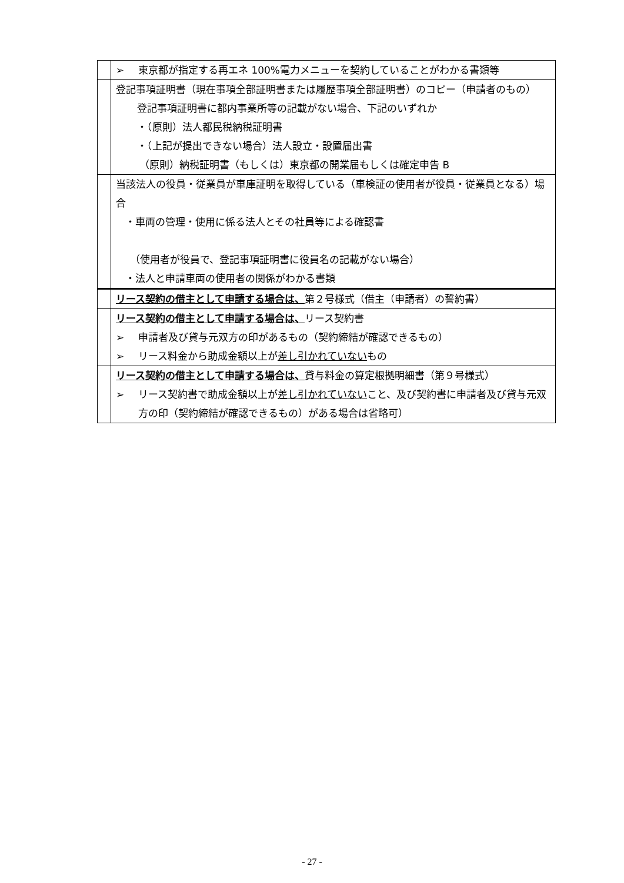| | ➢ 東京都が指定する再エネ 100%電力メニューを契約していることがわかる書類等 |
| | 登記事項証明書（現在事項全部証明書または履歴事項全部証明書）のコピー（申請者のもの） 登記事項証明書に都内事業所等の記載がない場合、下記のいずれか ・（原則）法人都民税納税証明書 ・（上記が提出できない場合）法人設立・設置届出書 （原則）納税証明書（もしくは）東京都の開業届もしくは確定申告 B |
| | 当該法人の役員・従業員が車庫証明を取得している（車検証の使用者が役員・従業員となる）場合 ・車両の管理・使用に係る法人とその社員等による確認書 （使用者が役員で、登記事項証明書に役員名の記載がない場合） ・法人と申請車両の使用者の関係がわかる書類 |
| | リース契約の借主として申請する場合は、 第２号様式（借主（申請者）の誓約書） |
| | リース契約の借主として申請する場合は、 リース契約書 ➢ 申請者及び貸与元双方の印があるもの（契約締結が確認できるもの） ➢ リース料金から助成金額以上が 差し引かれていない もの |
| | リース契約の借主として申請する場合は、 貸与料金の算定根拠明細書（第９号様式） ➢ リース契約書で助成金額以上が 差し引かれていない こと、及び契約書に申請者及び貸与元双方の印（契約締結が確認できるもの）がある場合は省略可） |
- 27 -